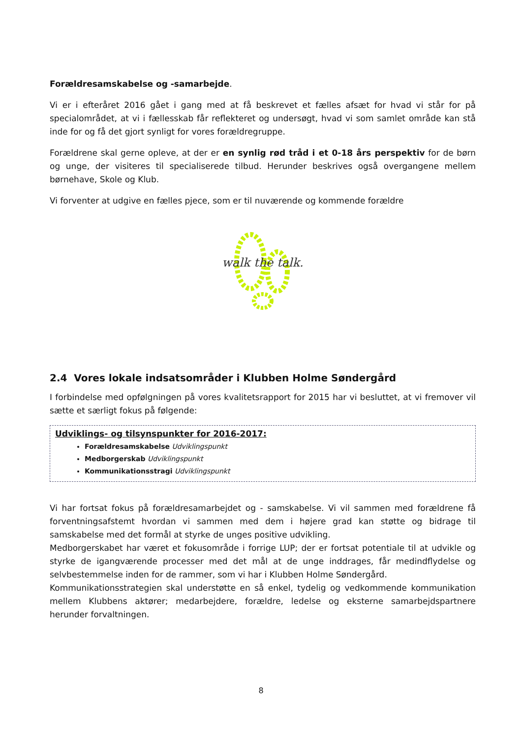Forældresamskabelse og -samarbejde.
Vi er i efteråret 2016 gået i gang med at få beskrevet et fælles afsæt for hvad vi står for på specialområdet, at vi i fællesskab får reflekteret og undersøgt, hvad vi som samlet område kan stå inde for og få det gjort synligt for vores forældregruppe.
Forældrene skal gerne opleve, at der er en synlig rød tråd i et 0-18 års perspektiv for de børn og unge, der visiteres til specialiserede tilbud. Herunder beskrives også overgangene mellem børnehave, Skole og Klub.
Vi forventer at udgive en fælles pjece, som er til nuværende og kommende forældre
walk the talk.
2.4 Vores lokale indsatsområder i Klubben Holme Søndergård
I forbindelse med opfølgningen på vores kvalitetsrapport for 2015 har vi besluttet, at vi fremover vil sætte et særligt fokus på følgende:
Udviklings- og tilsynspunkter for 2016-2017:
Forældresamskabelse Udviklingspunkt
Medborgerskab Udviklingspunkt
Kommunikationsstragi Udviklingspunkt
Vi har fortsat fokus på forældresamarbejdet og - samskabelse. Vi vil sammen med forældrene få forventningsafstemt hvordan vi sammen med dem i højere grad kan støtte og bidrage til samskabelse med det formål at styrke de unges positive udvikling.
Medborgerskabet har været et fokusområde i forrige LUP; der er fortsat potentiale til at udvikle og styrke de igangværende processer med det mål at de unge inddrages, får medindflydelse og selvbestemmelse inden for de rammer, som vi har i Klubben Holme Søndergård.
Kommunikationsstrategien skal understøtte en så enkel, tydelig og vedkommende kommunikation mellem Klubbens aktører; medarbejdere, forældre, ledelse og eksterne samarbejdspartnere herunder forvaltningen.
8